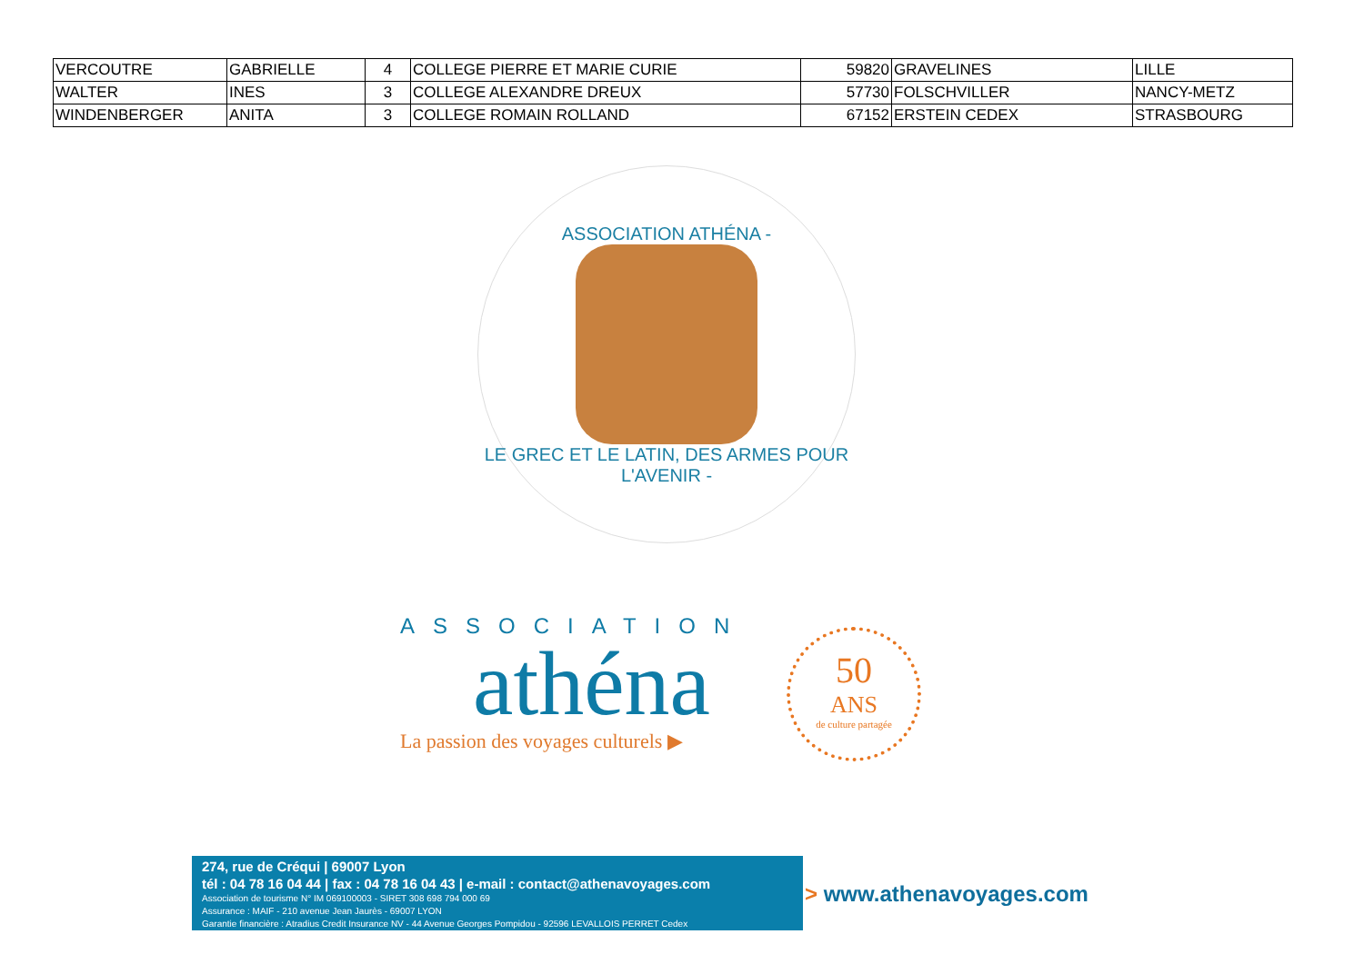| VERCOUTRE | GABRIELLE | 4 | COLLEGE PIERRE ET MARIE CURIE | 59820 | GRAVELINES | LILLE |
| WALTER | INES | 3 | COLLEGE ALEXANDRE DREUX | 57730 | FOLSCHVILLER | NANCY-METZ |
| WINDENBERGER | ANITA | 3 | COLLEGE ROMAIN ROLLAND | 67152 | ERSTEIN CEDEX | STRASBOURG |
ASSOCIATION ATHÉNA -
LE GREC ET LE LATIN, DES ARMES POUR L'AVENIR -
ASSOCIATION
athéna
La passion des voyages culturels ▶
50
ANS
de culture partagée
274, rue de Créqui | 69007 Lyon
tél : 04 78 16 04 44 | fax : 04 78 16 04 43 | e-mail : contact@athenavoyages.com
Association de tourisme N° IM 069100003 - SIRET 308 698 794 000 69
Assurance : MAIF - 210 avenue Jean Jaurès - 69007 LYON
Garantie financière : Atradius Credit Insurance NV - 44 Avenue Georges Pompidou - 92596 LEVALLOIS PERRET Cedex
> www.athenavoyages.com